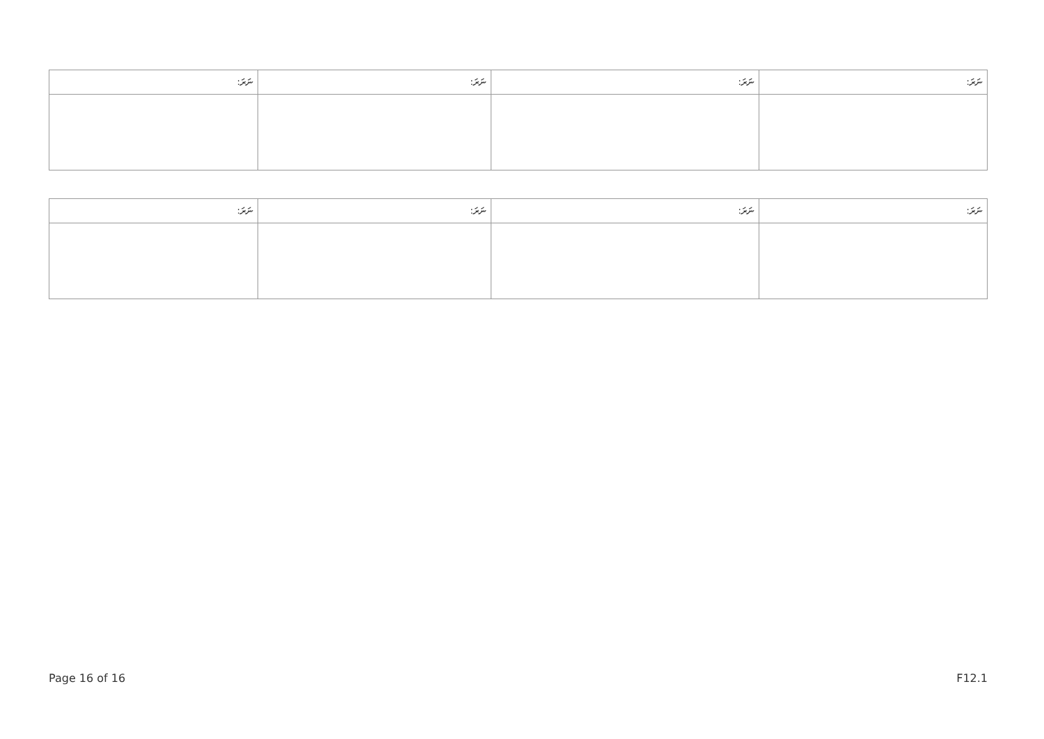| ނަރަ: | ނަރަ: | ނަރަ: | ނަރަ: |
| --- | --- | --- | --- |
| ނަރަ: | ނަރަ: | ނަރަ: | ނަރަ: |
| --- | --- | --- | --- |
Page 16 of 16 F12.1